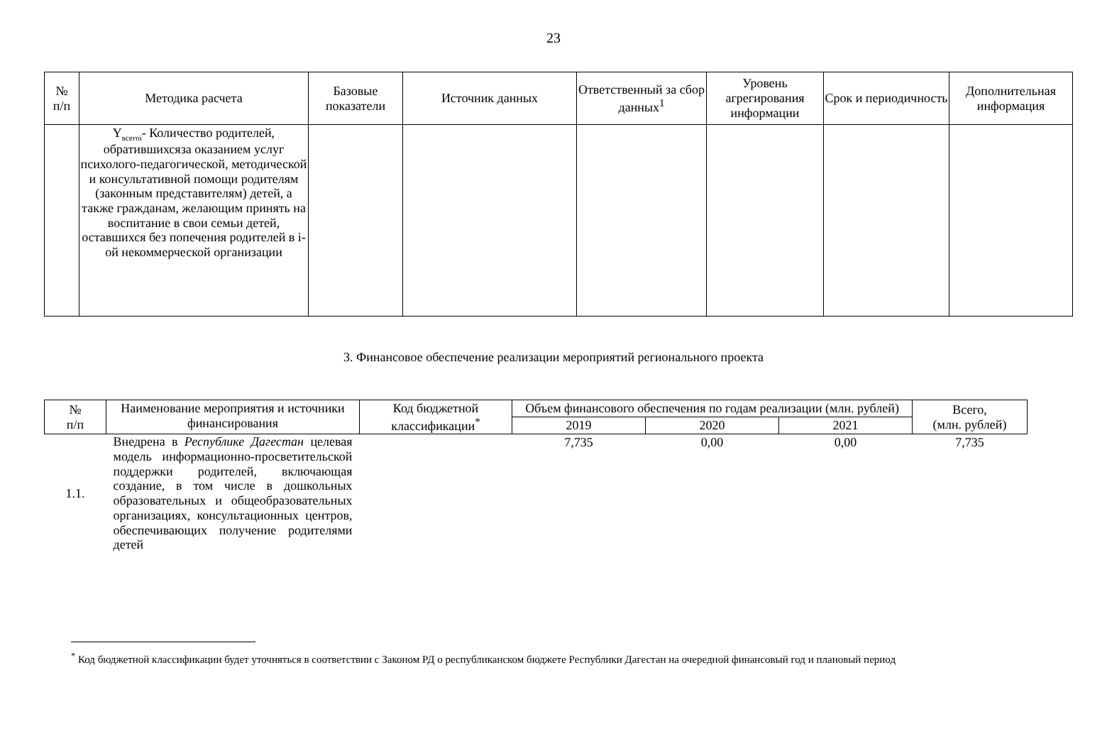23
| № п/п | Методика расчета | Базовые показатели | Источник данных | Ответственный за сбор данных<sup>1</sup> | Уровень агрегирования информации | Срок и периодичность | Дополнительная информация |
| --- | --- | --- | --- | --- | --- | --- | --- |
| | Y<sub>всегоi</sub>- Количество родителей, обратившихсяза оказанием услуг психолого-педагогической, методической и консультативной помощи родителям (законным представителям) детей, а также гражданам, желающим принять на воспитание в свои семьи детей, оставшихся без попечения родителей в i-ой некоммерческой организации | | | | | | |
3. Финансовое обеспечение реализации мероприятий регионального проекта
| № п/п | Наименование мероприятия и источники финансирования | Код бюджетной классификации<sup>*</sup> | Объем финансового обеспечения по годам реализации (млн. рублей) | | | Всего, (млн. рублей) |
| --- | --- | --- | --- | --- | --- | --- |
| | | | 2019 | 2020 | 2021 | |
| 1.1. | Внедрена в Республике Дагестан целевая модель информационно-просветительской поддержки родителей, включающая создание, в том числе в дошкольных образовательных и общеобразовательных организациях, консультационных центров, обеспечивающих получение родителями детей | | 7,735 | 0,00 | 0,00 | 7,735 |
<sup>*</sup> Код бюджетной классификации будет уточняться в соответствии с Законом РД о республиканском бюджете Республики Дагестан на очередной финансовый год и плановый период